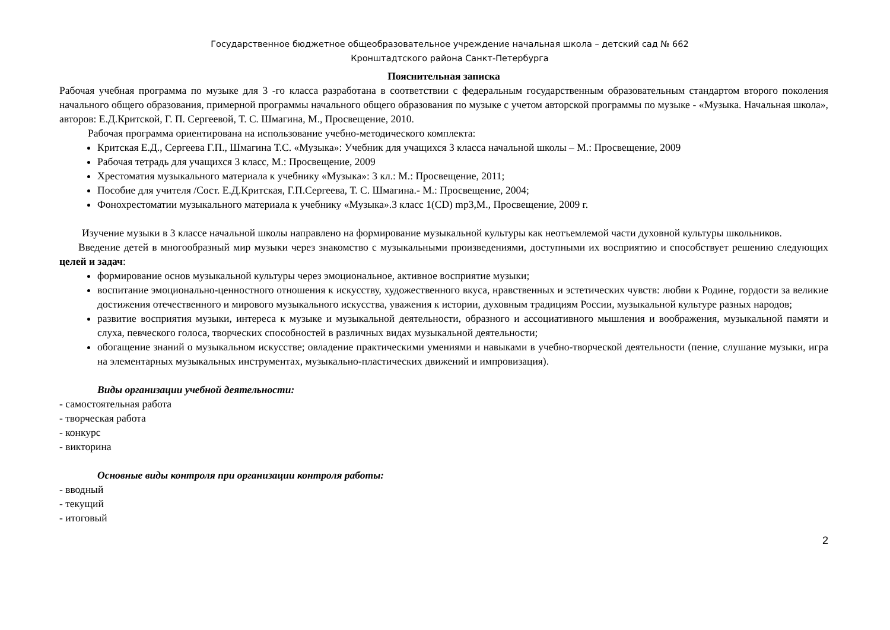Государственное бюджетное общеобразовательное учреждение начальная школа – детский сад № 662
Кронштадтского района Санкт-Петербурга
Пояснительная записка
Рабочая учебная программа по музыке для 3 -го класса разработана в соответствии с федеральным государственным образовательным стандартом второго поколения начального общего образования, примерной программы начального общего образования по музыке с учетом авторской программы по музыке - «Музыка. Начальная школа», авторов: Е.Д.Критской, Г. П. Сергеевой, Т. С. Шмагина, М., Просвещение, 2010.
Рабочая программа ориентирована на использование учебно-методического комплекта:
Критская Е.Д., Сергеева Г.П., Шмагина Т.С. «Музыка»: Учебник для учащихся 3 класса начальной школы – М.: Просвещение, 2009
Рабочая тетрадь для учащихся 3 класс, М.: Просвещение, 2009
Хрестоматия музыкального материала к учебнику «Музыка»: 3 кл.: М.: Просвещение, 2011;
Пособие для учителя /Сост. Е.Д.Критская, Г.П.Сергеева, Т. С. Шмагина.- М.: Просвещение, 2004;
Фонохрестоматии музыкального материала к учебнику «Музыка».3 класс 1(CD) mp3,М., Просвещение, 2009 г.
Изучение музыки в 3 классе начальной школы направлено на формирование музыкальной культуры как неотъемлемой части духовной культуры школьников.
Введение детей в многообразный мир музыки через знакомство с музыкальными произведениями, доступными их восприятию и способствует решению следующих целей и задач:
формирование основ музыкальной культуры через эмоциональное, активное восприятие музыки;
воспитание эмоционально-ценностного отношения к искусству, художественного вкуса, нравственных и эстетических чувств: любви к Родине, гордости за великие достижения отечественного и мирового музыкального искусства, уважения к истории, духовным традициям России, музыкальной культуре разных народов;
развитие восприятия музыки, интереса к музыке и музыкальной деятельности, образного и ассоциативного мышления и воображения, музыкальной памяти и слуха, певческого голоса, творческих способностей в различных видах музыкальной деятельности;
обогащение знаний о музыкальном искусстве; овладение практическими умениями и навыками в учебно-творческой деятельности (пение, слушание музыки, игра на элементарных музыкальных инструментах, музыкально-пластических движений и импровизация).
Виды организации учебной деятельности:
- самостоятельная работа
- творческая работа
- конкурс
- викторина
Основные виды контроля при организации контроля работы:
- вводный
- текущий
- итоговый
2